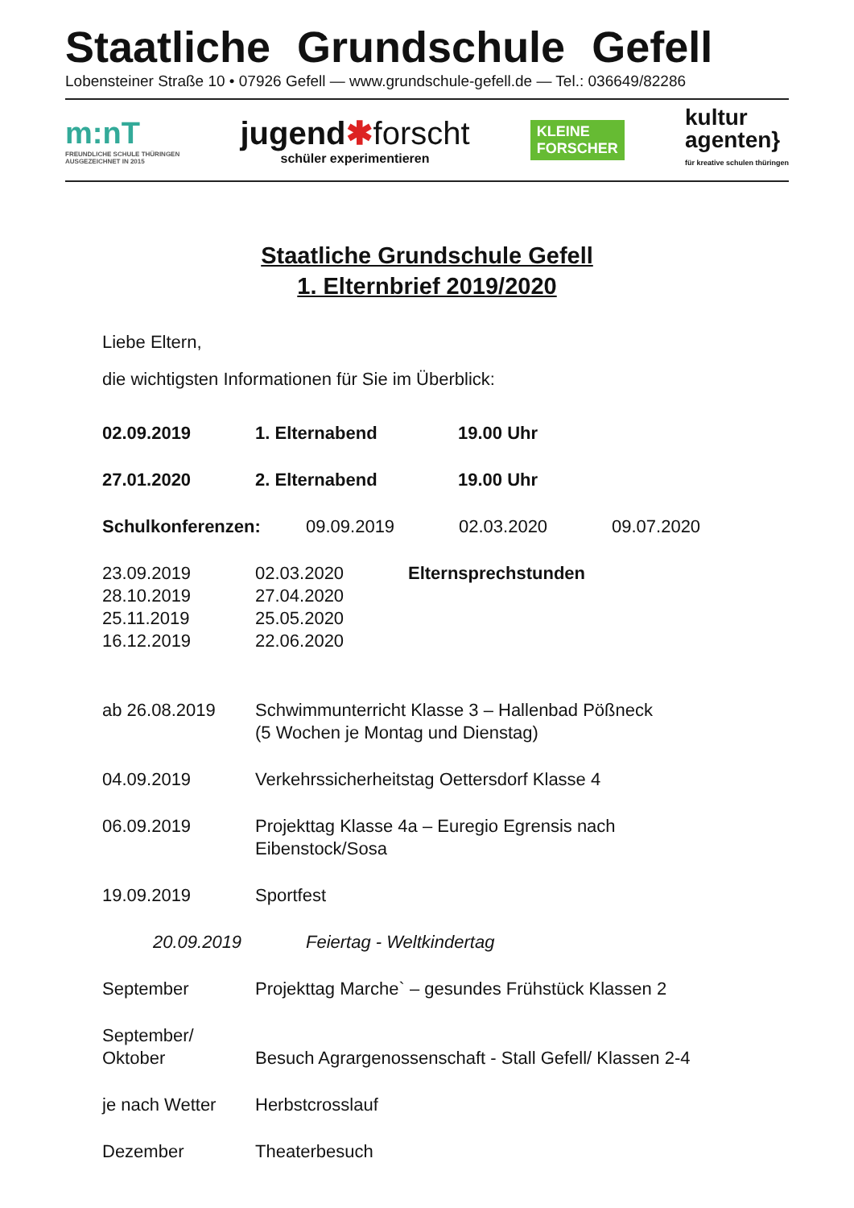Staatliche Grundschule Gefell
Lobensteiner Straße 10 • 07926 Gefell — www.grundschule-gefell.de — Tel.: 036649/82286
m:nT
FREUNDLICHE SCHULE THÜRINGEN
AUSGEZEICHNET IN 2015
jugend✱forscht
schüler experimentieren
KLEINE
FORSCHER
kultur
agenten}
für kreative schulen thüringen
Staatliche Grundschule Gefell
1. Elternbrief 2019/2020
Liebe Eltern,
die wichtigsten Informationen für Sie im Überblick:
02.09.2019 1. Elternabend 19.00 Uhr
27.01.2020 2. Elternabend 19.00 Uhr
Schulkonferenzen: 09.09.2019 02.03.2020 09.07.2020
23.09.2019 02.03.2020 Elternsprechstunden
28.10.2019 27.04.2020
25.11.2019 25.05.2020
16.12.2019 22.06.2020
ab 26.08.2019 Schwimmunterricht Klasse 3 – Hallenbad Pößneck
(5 Wochen je Montag und Dienstag)
04.09.2019 Verkehrssicherheitstag Oettersdorf Klasse 4
06.09.2019 Projekttag Klasse 4a – Euregio Egrensis nach
Eibenstock/Sosa
19.09.2019 Sportfest
20.09.2019 Feiertag - Weltkindertag
September Projekttag Marche` – gesundes Frühstück Klassen 2
September/
Oktober Besuch Agrargenossenschaft - Stall Gefell/ Klassen 2-4
je nach Wetter Herbstcrosslauf
Dezember Theaterbesuch